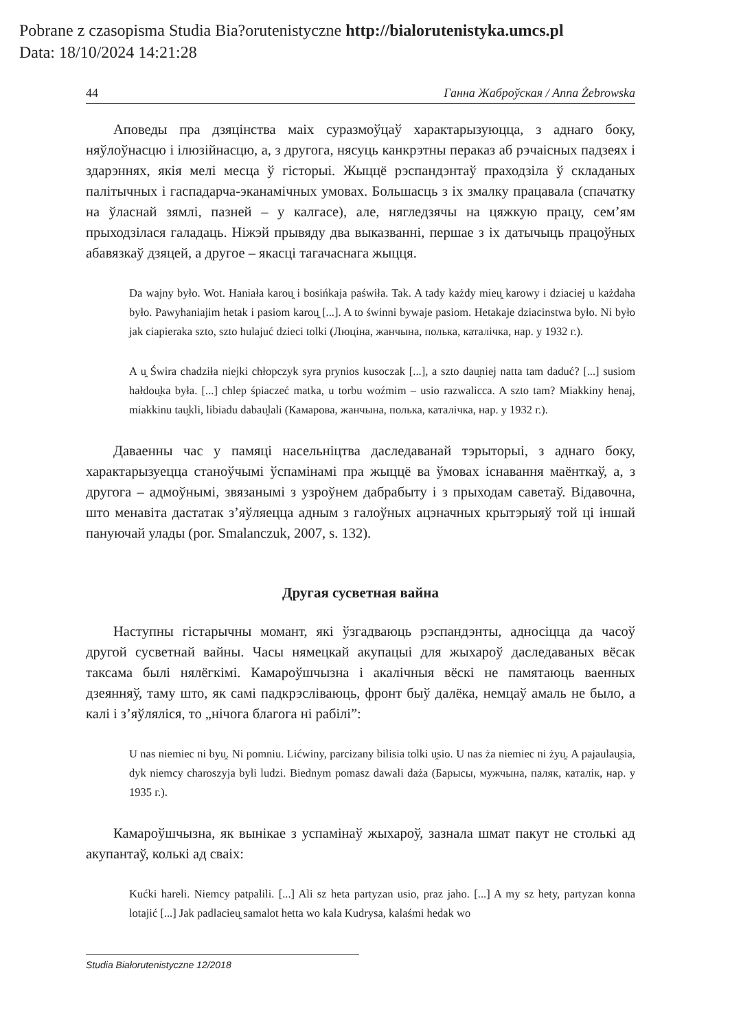Pobrane z czasopisma Studia Bia?orutenistyczne http://bialorutenistyka.umcs.pl
Data: 18/10/2024 14:21:28
44 Ганна Жаброўская / Anna Żebrowska
Аповеды пра дзяцінства маіх суразмоўцаў характарызуюцца, з аднаго боку, няўлоўнасцю і ілюзійнасцю, а, з другога, нясуць канкрэтны пераказ аб рэчаісных падзеях і здарэннях, якія мелі месца ў гісторыі. Жыццё рэспандэнтаў праходзіла ў складаных палітычных і гаспадарча-эканамічных умовах. Большасць з іх змалку працавала (спачатку на ўласнай зямлі, пазней – у калгасе), але, нягледзячы на цяжкую працу, сем’ям прыходзілася галадаць. Ніжэй прывяду два выказванні, першае з іх датычыць працоўных абавязкаў дзяцей, а другое – якасці тагачаснага жыцця.
Da wajny było. Wot. Haniała karou̯ i bosińkaja paświła. Tak. A tady każdy mieu̯ karowy i dziaciej u każdaha było. Pawyhaniajim hetak i pasiom karou̯ [...]. A to świnni bywaje pasiom. Hetakaje dziacinstwa było. Ni było jak ciapieraka szto, szto hulajuć dzieci tolki (Люціна, жанчына, полька, каталічка, нар. у 1932 г.).
A u̯ Świra chadziła niejki chłopczyk syra prynios kusoczak [...], a szto dau̯niej natta tam daduć? [...] susiom hałdou̯ka była. [...] chlep śpiaczeć matka, u torbu woźmim – usio razwalicca. A szto tam? Miakkiny henaj, miakkinu tau̯kli, libiadu dabau̯lali (Камарова, жанчына, полька, каталічка, нар. у 1932 г.).
Даваенны час у памяці насельніцтва даследаванай тэрыторыі, з аднаго боку, характарызуецца станоўчымі ўспамінамі пра жыццё ва ўмовах існавання маёнткаў, а, з другога – адмоўнымі, звязанымі з узроўнем дабрабыту і з прыходам саветаў. Відавочна, што менавіта дастатак з’яўляецца адным з галоўных ацэначных крытэрыяў той ці іншай пануючай улады (por. Smalanczuk, 2007, s. 132).
Другая сусветная вайна
Наступны гістарычны момант, які ўзгадваюць рэспандэнты, адносіцца да часоў другой сусветнай вайны. Часы нямецкай акупацыі для жыхароў даследаваных вёсак таксама былі нялёгкімі. Камароўшчызна і акалічныя вёскі не памятаюць ваенных дзеянняў, таму што, як самі падкрэсліваюць, фронт быў далёка, немцаў амаль не было, а калі і з’яўляліся, то „нічога благога ні рабілі”:
U nas niemiec ni byu̯. Ni pomniu. Lićwiny, parcizany bilisia tolki u̯sio. U nas ża niemiec ni żyu̯. A pajaulau̯sia, dyk niemcy charoszyja byli ludzi. Biednym pomasz dawali daża (Барысы, мужчына, паляк, каталік, нар. у 1935 г.).
Камароўшчызна, як вынікае з успамінаў жыхароў, зазнала шмат пакут не столькі ад акупантаў, колькі ад сваіх:
Kućki hareli. Niemcy patpalili. [...] Ali sz heta partyzan usio, praz jaho. [...] A my sz hety, partyzan konna lotajić [...] Jak padlacieu̯ samalot hetta wo kala Kudrysa, kalaśmi hedak wo
Studia Białorutenistyczne 12/2018